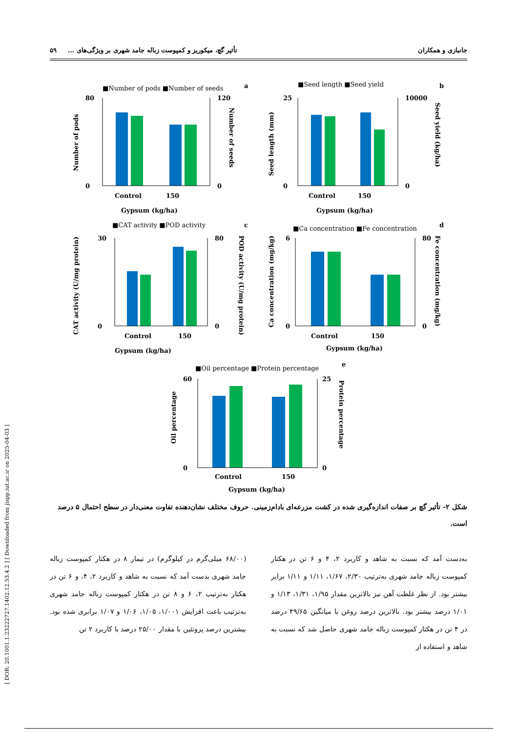[ DOR: 20.1001.1.23222727.1402.12.53.4.2 ] [ Downloaded from jispp.iut.ac.ir on 2025-04-03 ]
جانبازی و همکاران تأثیر گچ، میکوریز و کمپوست زباله جامد شهری بر ویژگی‌های ... ۵۹
a
b
c
d
e
■Number of pods ■Number of seeds
■Seed length ■Seed yield
■CAT activity ■POD activity
■Ca concentration ■Fe concentration
■Oil percentage ■Protein percentage
Control
150
Gypsum (kg/ha)
Control
150
Gypsum (kg/ha)
Control
150
Gypsum (kg/ha)
Control
150
Gypsum (kg/ha)
Control
150
Gypsum (kg/ha)
Number of pods
Number of seeds
Seed length (mm)
Seed yield (kg/ha)
CAT activity (U/mg protein)
POD activity (U/mg protein)
Ca concentration (mg/kg)
Fe concentration (mg/kg)
Oil percentage
Protein percentage
80
0
120
0
25
0
10000
0
30
0
80
0
6
0
80
0
60
0
25
0
شکل ۲- تأثیر گچ بر صفات اندازه‌گیری شده در کشت مزرعه‌ای بادام‌زمینی. حروف مختلف نشان‌دهنده تفاوت معنی‌دار در سطح احتمال ۵ درصد است.
به‌دست آمد که نسبت به شاهد و کاربرد ۲، ۴ و ۶ تن در هکتار کمپوست زباله جامد شهری به‌ترتیب ۲/۳۰، ۱/۶۷، ۱/۱۱ و ۱/۱۱ برابر بیشتر بود. از نظر غلظت آهن نیز بالاترین مقدار ۱/۹۵، ۱/۳۱، ۱/۱۳ و ۱/۰۱ درصد بیشتر بود. بالاترین درصد روغن با میانگین ۴۹/۶۵ درصد در ۴ تن در هکتار کمپوست زباله جامد شهری حاصل شد که نسبت به شاهد و استفاده از
(۶۸/۰۰ میلی‌گرم در کیلوگرم) در تیمار ۸ در هکتار کمپوست زباله جامد شهری بدست آمد که نسبت به شاهد و کاربرد ۲، ۴، و ۶ تن در هکتار به‌ترتیب ۲، ۶ و ۸ تن در هکتار کمپوست زباله جامد شهری به‌ترتیب باعث افزایش ۱/۰۰۱، ۱/۰۵، ۱/۰۶ و ۱/۰۷ برابری شده بود. بیشترین درصد پروتئین با مقدار ۲۵/۰۰ درصد با کاربرد ۲ تن